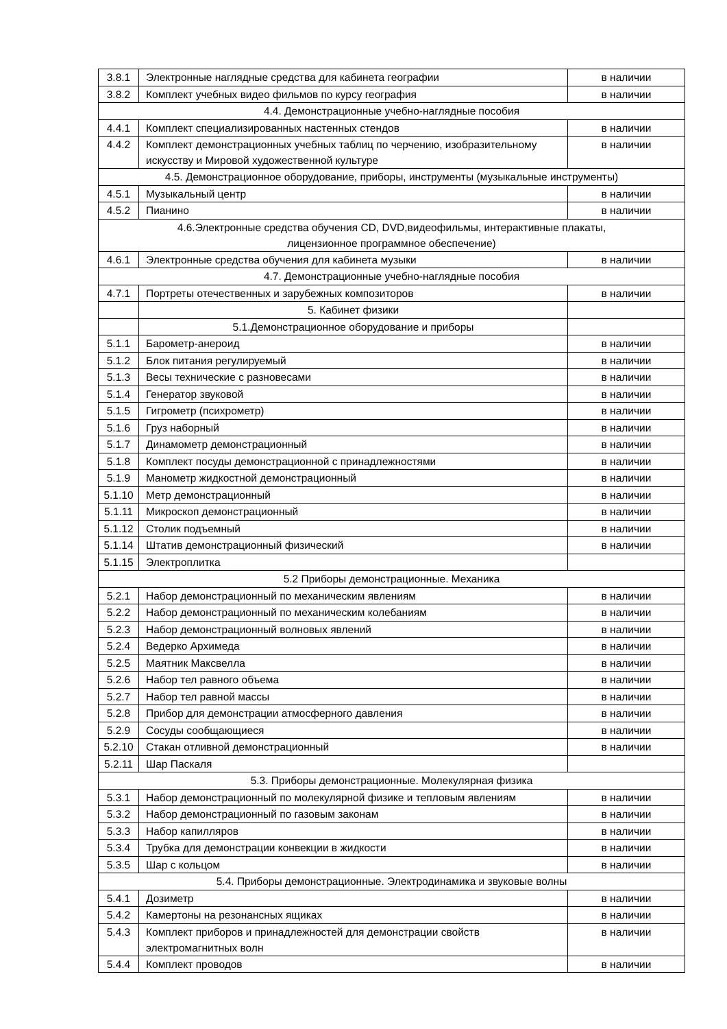| 3.8.1 | Электронные наглядные средства для кабинета географии | в наличии |
| 3.8.2 | Комплект учебных видео фильмов по курсу география | в наличии |
| 4.4. Демонстрационные учебно-наглядные пособия | | |
| 4.4.1 | Комплект специализированных настенных стендов | в наличии |
| 4.4.2 | Комплект демонстрационных учебных таблиц по черчению, изобразительному искусству и Мировой художественной культуре | в наличии |
| 4.5. Демонстрационное оборудование, приборы, инструменты (музыкальные инструменты) | | |
| 4.5.1 | Музыкальный центр | в наличии |
| 4.5.2 | Пианино | в наличии |
| 4.6.Электронные средства обучения CD, DVD,видеофильмы, интерактивные плакаты, лицензионное программное обеспечение) | | |
| 4.6.1 | Электронные средства обучения для кабинета музыки | в наличии |
| 4.7. Демонстрационные учебно-наглядные пособия | | |
| 4.7.1 | Портреты отечественных и зарубежных композиторов | в наличии |
| | 5. Кабинет физики | |
| | 5.1.Демонстрационное оборудование и приборы | |
| 5.1.1 | Барометр-анероид | в наличии |
| 5.1.2 | Блок питания регулируемый | в наличии |
| 5.1.3 | Весы технические с разновесами | в наличии |
| 5.1.4 | Генератор звуковой | в наличии |
| 5.1.5 | Гигрометр (психрометр) | в наличии |
| 5.1.6 | Груз наборный | в наличии |
| 5.1.7 | Динамометр демонстрационный | в наличии |
| 5.1.8 | Комплект посуды демонстрационной с принадлежностями | в наличии |
| 5.1.9 | Манометр жидкостной демонстрационный | в наличии |
| 5.1.10 | Метр демонстрационный | в наличии |
| 5.1.11 | Микроскоп демонстрационный | в наличии |
| 5.1.12 | Столик подъемный | в наличии |
| 5.1.14 | Штатив демонстрационный физический | в наличии |
| 5.1.15 | Электроплитка | |
| 5.2 Приборы демонстрационные. Механика | | |
| 5.2.1 | Набор демонстрационный по механическим явлениям | в наличии |
| 5.2.2 | Набор демонстрационный по механическим колебаниям | в наличии |
| 5.2.3 | Набор демонстрационный волновых явлений | в наличии |
| 5.2.4 | Ведерко Архимеда | в наличии |
| 5.2.5 | Маятник Максвелла | в наличии |
| 5.2.6 | Набор тел равного объема | в наличии |
| 5.2.7 | Набор тел равной массы | в наличии |
| 5.2.8 | Прибор для демонстрации атмосферного давления | в наличии |
| 5.2.9 | Сосуды сообщающиеся | в наличии |
| 5.2.10 | Стакан отливной демонстрационный | в наличии |
| 5.2.11 | Шар Паскаля | |
| 5.3. Приборы демонстрационные. Молекулярная физика | | |
| 5.3.1 | Набор демонстрационный по молекулярной физике и тепловым явлениям | в наличии |
| 5.3.2 | Набор демонстрационный по газовым законам | в наличии |
| 5.3.3 | Набор капилляров | в наличии |
| 5.3.4 | Трубка для демонстрации конвекции в жидкости | в наличии |
| 5.3.5 | Шар с кольцом | в наличии |
| 5.4. Приборы демонстрационные. Электродинамика и звуковые волны | | |
| 5.4.1 | Дозиметр | в наличии |
| 5.4.2 | Камертоны на резонансных ящиках | в наличии |
| 5.4.3 | Комплект приборов и принадлежностей для демонстрации свойств электромагнитных волн | в наличии |
| 5.4.4 | Комплект проводов | в наличии |